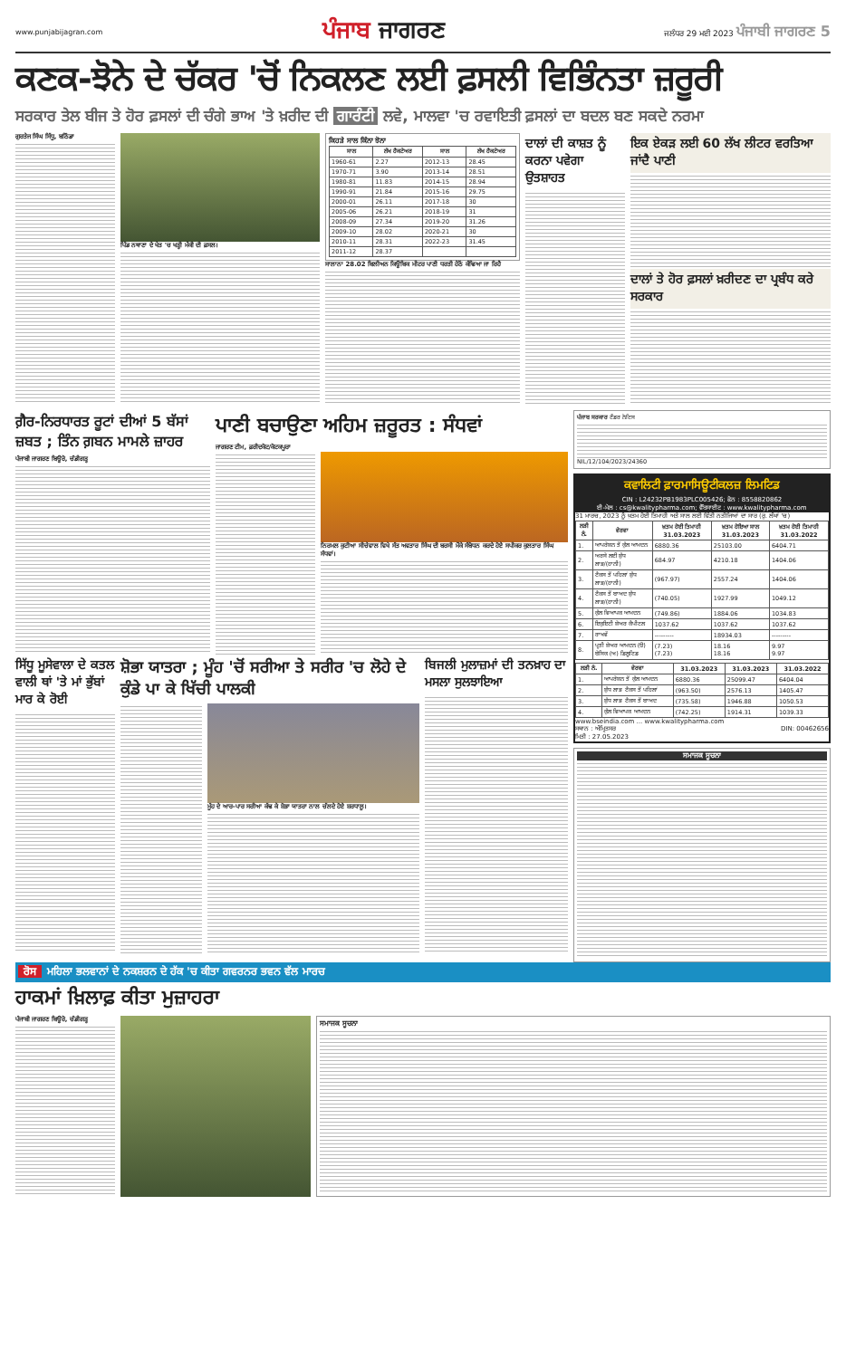www.punjabijagran.com
ਪੰਜਾਬ ਜਾਗਰਣ
ਜਲੰਧਰ 29 ਮਈ 2023 ਪੰਜਾਬੀ ਜਾਗਰਣ 5
ਕਣਕ-ਝੋਨੇ ਦੇ ਚੱਕਰ 'ਚੋਂ ਨਿਕਲਣ ਲਈ ਫ਼ਸਲੀ ਵਿਭਿੰਨਤਾ ਜ਼ਰੂਰੀ
ਸਰਕਾਰ ਤੇਲ ਬੀਜ ਤੇ ਹੋਰ ਫ਼ਸਲਾਂ ਦੀ ਚੰਗੇ ਭਾਅ 'ਤੇ ਖ਼ਰੀਦ ਦੀ ਗਾਰੰਟੀ ਲਵੇ, ਮਾਲਵਾ 'ਚ ਰਵਾਇਤੀ ਫ਼ਸਲਾਂ ਦਾ ਬਦਲ ਬਣ ਸਕਦੇ ਨਰਮਾ
ਗੁਰਤੇਜ ਸਿੰਘ ਸਿੱਧੂ, ਬਠਿੰਡਾ
ਪਿੰਡ ਨਥਾਣਾ ਦੇ ਖੇਤ 'ਚ ਖੜ੍ਹੀ ਮੱਕੀ ਦੀ ਫ਼ਸਲ।
ਕਿਹੜੇ ਸਾਲ ਕਿੰਨਾ ਝੋਨਾ
| ਸਾਲ | ਲੱਖ ਹੈਕਟੇਅਰ | ਸਾਲ | ਲੱਖ ਹੈਕਟੇਅਰ |
| --- | --- | --- | --- |
| 1960-61 | 2.27 | 2012-13 | 28.45 |
| 1970-71 | 3.90 | 2013-14 | 28.51 |
| 1980-81 | 11.83 | 2014-15 | 28.94 |
| 1990-91 | 21.84 | 2015-16 | 29.75 |
| 2000-01 | 26.11 | 2017-18 | 30 |
| 2005-06 | 26.21 | 2018-19 | 31 |
| 2008-09 | 27.34 | 2019-20 | 31.26 |
| 2009-10 | 28.02 | 2020-21 | 30 |
| 2010-11 | 28.31 | 2022-23 | 31.45 |
| 2011-12 | 28.37 | | |
ਸਾਲਾਨਾ 28.02 ਬਿਲੀਅਨ ਕਿਊਬਿਕ ਮੀਟਰ ਪਾਣੀ ਧਰਤੀ ਹੇਠੋਂ ਕੱਢਿਆ ਜਾ ਰਿਹੈ
ਦਾਲਾਂ ਦੀ ਕਾਸ਼ਤ ਨੂੰ ਕਰਨਾ ਪਵੇਗਾ ਉਤਸ਼ਾਹਤ
ਇਕ ਏਕੜ ਲਈ 60 ਲੱਖ ਲੀਟਰ ਵਰਤਿਆ ਜਾਂਦੈ ਪਾਣੀ
ਦਾਲਾਂ ਤੇ ਹੋਰ ਫ਼ਸਲਾਂ ਖ਼ਰੀਦਣ ਦਾ ਪ੍ਰਬੰਧ ਕਰੇ ਸਰਕਾਰ
ਗ਼ੈਰ-ਨਿਰਧਾਰਤ ਰੂਟਾਂ ਦੀਆਂ 5 ਬੱਸਾਂ ਜ਼ਬਤ ; ਤਿੰਨ ਗ਼ਬਨ ਮਾਮਲੇ ਜ਼ਾਹਰ
ਪੰਜਾਬੀ ਜਾਗਰਣ ਬਿਊਰੋ, ਚੰਡੀਗੜ੍ਹ
ਪਾਣੀ ਬਚਾਉਣਾ ਅਹਿਮ ਜ਼ਰੂਰਤ : ਸੰਧਵਾਂ
ਜਾਗਰਣ ਟੀਮ, ਫ਼ਰੀਦਕੋਟ/ਕੋਟਕਪੂਰਾ
ਨਿਰਮਲ ਕੁਟੀਆ ਸੀਚੇਵਾਲ ਵਿਖੇ ਸੰਤ ਅਵਤਾਰ ਸਿੰਘ ਦੀ ਬਰਸੀ ਮੌਕੇ ਸੰਬੋਧਨ ਕਰਦੇ ਹੋਏ ਸਪੀਕਰ ਕੁਲਤਾਰ ਸਿੰਘ ਸੰਧਵਾਂ।
ਸਿੱਧੂ ਮੂਸੇਵਾਲਾ ਦੇ ਕਤਲ ਵਾਲੀ ਥਾਂ 'ਤੇ ਮਾਂ ਭੁੱਬਾਂ ਮਾਰ ਕੇ ਰੋਈ
ਸ਼ੋਭਾ ਯਾਤਰਾ ; ਮੂੰਹ 'ਚੋਂ ਸਰੀਆ ਤੇ ਸਰੀਰ 'ਚ ਲੋਹੇ ਦੇ ਕੁੰਡੇ ਪਾ ਕੇ ਖਿੱਚੀ ਪਾਲਕੀ
ਮੂੰਹ ਦੇ ਆਰ-ਪਾਰ ਸਰੀਆ ਕੱਢ ਕੇ ਸ਼ੋਭਾ ਯਾਤਰਾ ਨਾਲ ਚੱਲਦੇ ਹੋਏ ਸ਼ਰਧਾਲੂ।
ਬਿਜਲੀ ਮੁਲਾਜ਼ਮਾਂ ਦੀ ਤਨਖ਼ਾਹ ਦਾ ਮਸਲਾ ਸੁਲਝਾਇਆ
ਪੰਜਾਬ ਸਰਕਾਰ ਟੈਂਡਰ ਨੋਟਿਸ
NIL/12/104/2023/24360
ਕਵਾਲਿਟੀ ਫ਼ਾਰਮਾਸਿਊਟੀਕਲਜ਼ ਲਿਮਟਿਡ
CIN : L24232PB1983PLC005426; ਫੋਨ : 8558820862
ਈ-ਮੇਲ : cs@kwalitypharma.com; ਵੈੱਬਸਾਈਟ : www.kwalitypharma.com
31 ਮਾਰਚ, 2023 ਨੂੰ ਖ਼ਤਮ ਹੋਈ ਤਿਮਾਹੀ ਅਤੇ ਸਾਲ ਲਈ ਵਿੱਤੀ ਨਤੀਜਿਆਂ ਦਾ ਸਾਰ (ਰੁ. ਲੱਖਾਂ 'ਚ)
| ਲੜੀ ਨੰ. | ਵੇਰਵਾ | ਖ਼ਤਮ ਹੋਈ ਤਿਮਾਹੀ 31.03.2023 | ਖ਼ਤਮ ਹੋਇਆ ਸਾਲ 31.03.2023 | ਖ਼ਤਮ ਹੋਈ ਤਿਮਾਹੀ 31.03.2022 |
| --- | --- | --- | --- | --- |
| 1. | ਆਪਰੇਸ਼ਨ ਤੋਂ ਕੁੱਲ ਆਮਦਨ | 6880.36 | 25103.00 | 6404.71 |
| 2. | ਅਰਸੇ ਲਈ ਸ਼ੁੱਧ ਲਾਭ/(ਹਾਨੀ) | 684.97 | 4210.18 | 1404.06 |
| 3. | ਟੈਕਸ ਤੋਂ ਪਹਿਲਾਂ ਸ਼ੁੱਧ ਲਾਭ/(ਹਾਨੀ) | (967.97) | 2557.24 | 1404.06 |
| 4. | ਟੈਕਸ ਤੋਂ ਬਾਅਦ ਸ਼ੁੱਧ ਲਾਭ/(ਹਾਨੀ) | (740.05) | 1927.99 | 1049.12 |
| 5. | ਕੁੱਲ ਵਿਆਪਕ ਆਮਦਨ | (749.86) | 1884.06 | 1034.83 |
| 6. | ਇਕੁਇਟੀ ਸ਼ੇਅਰ ਕੈਪੀਟਲ | 1037.62 | 1037.62 | 1037.62 |
| 7. | ਰਾਖਵੇਂ | --------- | 18934.03 | --------- |
| 8. | ਪ੍ਰਤੀ ਸ਼ੇਅਰ ਆਮਦਨ (ੳ) ਬੇਸਿਕ (ਅ) ਡਿਲੂਟਿਡ | (7.23) (7.23) | 18.16 18.16 | 9.97 9.97 |
| ਲੜੀ ਨੰ. | ਵੇਰਵਾ | 31.03.2023 | 31.03.2023 | 31.03.2022 |
| --- | --- | --- | --- | --- |
| 1. | ਆਪਰੇਸ਼ਨ ਤੋਂ ਕੁੱਲ ਆਮਦਨ | 6880.36 | 25099.47 | 6404.04 |
| 2. | ਸ਼ੁੱਧ ਲਾਭ ਟੈਕਸ ਤੋਂ ਪਹਿਲਾਂ | (963.50) | 2576.13 | 1405.47 |
| 3. | ਸ਼ੁੱਧ ਲਾਭ ਟੈਕਸ ਤੋਂ ਬਾਅਦ | (735.58) | 1946.88 | 1050.53 |
| 4. | ਕੁੱਲ ਵਿਆਪਕ ਆਮਦਨ | (742.25) | 1914.31 | 1039.33 |
www.bseindia.com ... www.kwalitypharma.com
ਸਥਾਨ : ਅੰਮ੍ਰਿਤਸਰ
ਮਿਤੀ : 27.05.2023 DIN: 00462656
ਸਮਾਜਕ ਸੂਚਨਾ
ਰੋਸ ਮਹਿਲਾ ਭਲਵਾਨਾਂ ਦੇ ਨਕਸ਼ਰਨ ਦੇ ਹੱਕ 'ਚ ਕੀਤਾ ਗਵਰਨਰ ਭਵਨ ਵੱਲ ਮਾਰਚ
ਹਾਕਮਾਂ ਖ਼ਿਲਾਫ਼ ਕੀਤਾ ਮੁਜ਼ਾਹਰਾ
ਪੰਜਾਬੀ ਜਾਗਰਣ ਬਿਊਰੋ, ਚੰਡੀਗੜ੍ਹ
ਸਮਾਜਕ ਸੂਚਨਾ